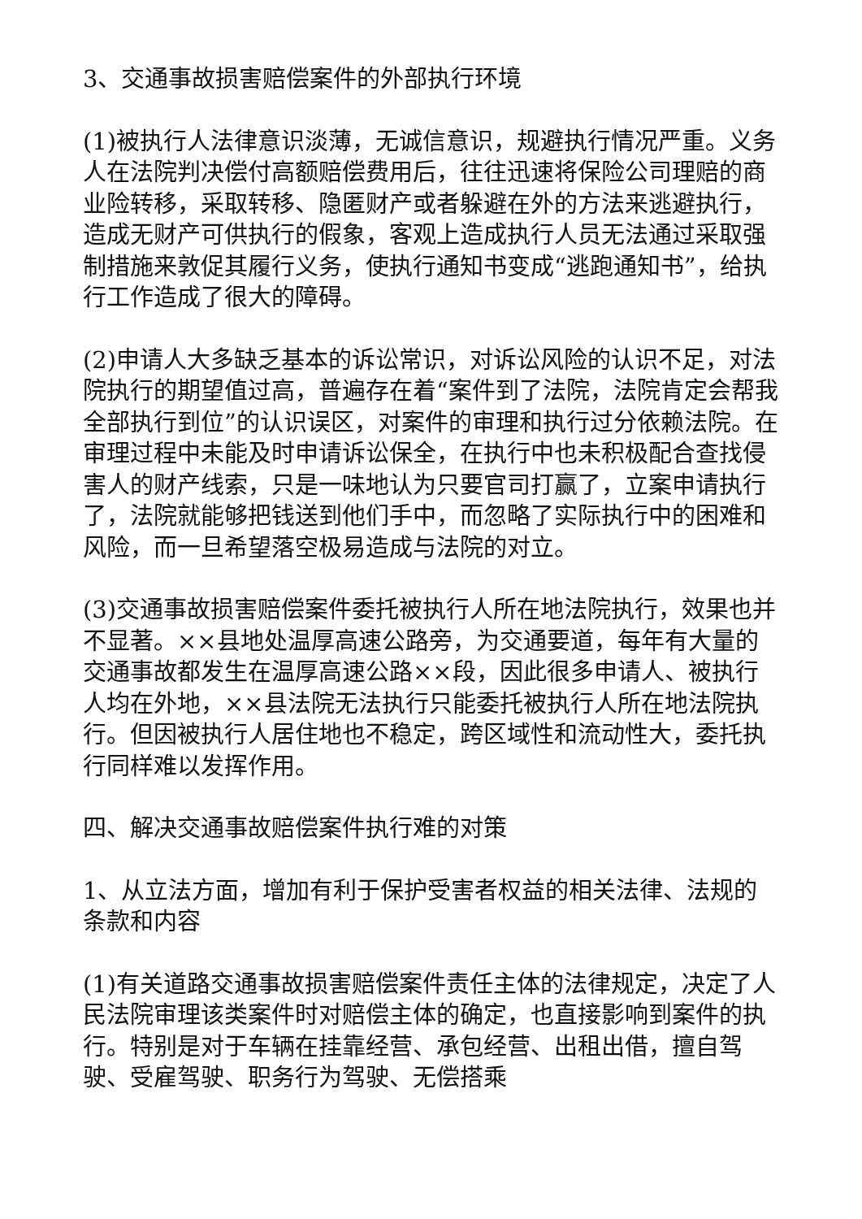3、交通事故损害赔偿案件的外部执行环境
(1)被执行人法律意识淡薄，无诚信意识，规避执行情况严重。义务人在法院判决偿付高额赔偿费用后，往往迅速将保险公司理赔的商业险转移，采取转移、隐匿财产或者躲避在外的方法来逃避执行，造成无财产可供执行的假象，客观上造成执行人员无法通过采取强制措施来敦促其履行义务，使执行通知书变成“逃跑通知书”，给执行工作造成了很大的障碍。
(2)申请人大多缺乏基本的诉讼常识，对诉讼风险的认识不足，对法院执行的期望值过高，普遍存在着“案件到了法院，法院肯定会帮我全部执行到位”的认识误区，对案件的审理和执行过分依赖法院。在审理过程中未能及时申请诉讼保全，在执行中也未积极配合查找侵害人的财产线索，只是一味地认为只要官司打赢了，立案申请执行了，法院就能够把钱送到他们手中，而忽略了实际执行中的困难和风险，而一旦希望落空极易造成与法院的对立。
(3)交通事故损害赔偿案件委托被执行人所在地法院执行，效果也并不显著。××县地处温厚高速公路旁，为交通要道，每年有大量的交通事故都发生在温厚高速公路××段，因此很多申请人、被执行人均在外地，××县法院无法执行只能委托被执行人所在地法院执行。但因被执行人居住地也不稳定，跨区域性和流动性大，委托执行同样难以发挥作用。
四、解决交通事故赔偿案件执行难的对策
1、从立法方面，增加有利于保护受害者权益的相关法律、法规的条款和内容
(1)有关道路交通事故损害赔偿案件责任主体的法律规定，决定了人民法院审理该类案件时对赔偿主体的确定，也直接影响到案件的执行。特别是对于车辆在挂靠经营、承包经营、出租出借，擅自驾驶、受雇驾驶、职务行为驾驶、无偿搭乘